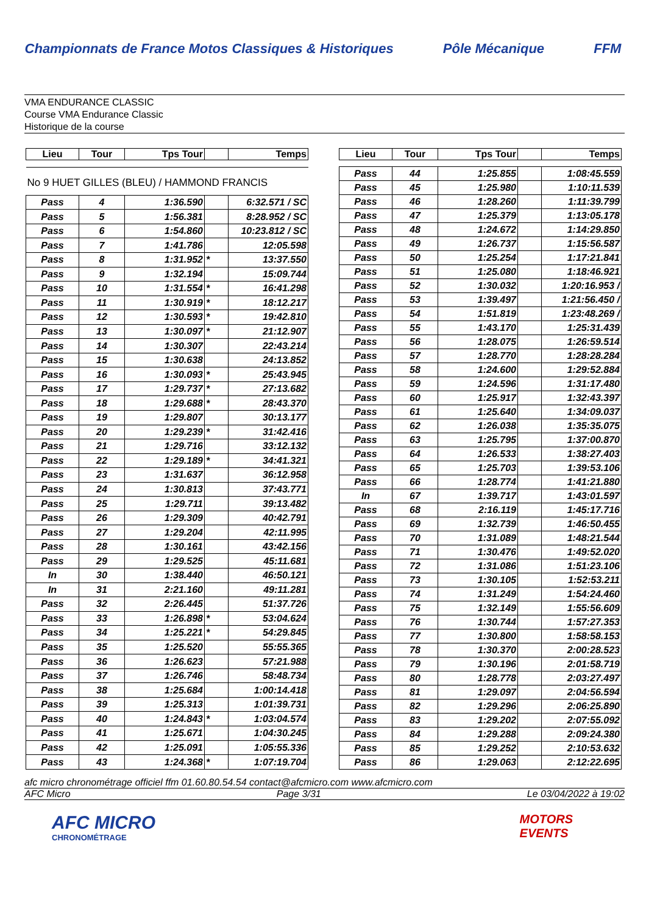Championnats de France Motos Classiques & Historiques
Pôle Mécanique FFM
VMA ENDURANCE CLASSIC
Course VMA Endurance Classic
Historique de la course
| Lieu | Tour | Tps Tour | | Temps |
| --- | --- | --- | --- | --- |
| No 9 HUET GILLES (BLEU) / HAMMOND FRANCIS | | | | |
| Pass | 4 | 1:36.590 | | 6:32.571 / SC |
| Pass | 5 | 1:56.381 | | 8:28.952 / SC |
| Pass | 6 | 1:54.860 | | 10:23.812 / SC |
| Pass | 7 | 1:41.786 | | 12:05.598 |
| Pass | 8 | 1:31.952 | * | 13:37.550 |
| Pass | 9 | 1:32.194 | | 15:09.744 |
| Pass | 10 | 1:31.554 | * | 16:41.298 |
| Pass | 11 | 1:30.919 | * | 18:12.217 |
| Pass | 12 | 1:30.593 | * | 19:42.810 |
| Pass | 13 | 1:30.097 | * | 21:12.907 |
| Pass | 14 | 1:30.307 | | 22:43.214 |
| Pass | 15 | 1:30.638 | | 24:13.852 |
| Pass | 16 | 1:30.093 | * | 25:43.945 |
| Pass | 17 | 1:29.737 | * | 27:13.682 |
| Pass | 18 | 1:29.688 | * | 28:43.370 |
| Pass | 19 | 1:29.807 | | 30:13.177 |
| Pass | 20 | 1:29.239 | * | 31:42.416 |
| Pass | 21 | 1:29.716 | | 33:12.132 |
| Pass | 22 | 1:29.189 | * | 34:41.321 |
| Pass | 23 | 1:31.637 | | 36:12.958 |
| Pass | 24 | 1:30.813 | | 37:43.771 |
| Pass | 25 | 1:29.711 | | 39:13.482 |
| Pass | 26 | 1:29.309 | | 40:42.791 |
| Pass | 27 | 1:29.204 | | 42:11.995 |
| Pass | 28 | 1:30.161 | | 43:42.156 |
| Pass | 29 | 1:29.525 | | 45:11.681 |
| In | 30 | 1:38.440 | | 46:50.121 |
| In | 31 | 2:21.160 | | 49:11.281 |
| Pass | 32 | 2:26.445 | | 51:37.726 |
| Pass | 33 | 1:26.898 | * | 53:04.624 |
| Pass | 34 | 1:25.221 | * | 54:29.845 |
| Pass | 35 | 1:25.520 | | 55:55.365 |
| Pass | 36 | 1:26.623 | | 57:21.988 |
| Pass | 37 | 1:26.746 | | 58:48.734 |
| Pass | 38 | 1:25.684 | | 1:00:14.418 |
| Pass | 39 | 1:25.313 | | 1:01:39.731 |
| Pass | 40 | 1:24.843 | * | 1:03:04.574 |
| Pass | 41 | 1:25.671 | | 1:04:30.245 |
| Pass | 42 | 1:25.091 | | 1:05:55.336 |
| Pass | 43 | 1:24.368 | * | 1:07:19.704 |
| Lieu | Tour | Tps Tour | | Temps |
| --- | --- | --- | --- | --- |
| Pass | 44 | 1:25.855 | | 1:08:45.559 |
| Pass | 45 | 1:25.980 | | 1:10:11.539 |
| Pass | 46 | 1:28.260 | | 1:11:39.799 |
| Pass | 47 | 1:25.379 | | 1:13:05.178 |
| Pass | 48 | 1:24.672 | | 1:14:29.850 |
| Pass | 49 | 1:26.737 | | 1:15:56.587 |
| Pass | 50 | 1:25.254 | | 1:17:21.841 |
| Pass | 51 | 1:25.080 | | 1:18:46.921 |
| Pass | 52 | 1:30.032 | | 1:20:16.953 / |
| Pass | 53 | 1:39.497 | | 1:21:56.450 / |
| Pass | 54 | 1:51.819 | | 1:23:48.269 / |
| Pass | 55 | 1:43.170 | | 1:25:31.439 |
| Pass | 56 | 1:28.075 | | 1:26:59.514 |
| Pass | 57 | 1:28.770 | | 1:28:28.284 |
| Pass | 58 | 1:24.600 | | 1:29:52.884 |
| Pass | 59 | 1:24.596 | | 1:31:17.480 |
| Pass | 60 | 1:25.917 | | 1:32:43.397 |
| Pass | 61 | 1:25.640 | | 1:34:09.037 |
| Pass | 62 | 1:26.038 | | 1:35:35.075 |
| Pass | 63 | 1:25.795 | | 1:37:00.870 |
| Pass | 64 | 1:26.533 | | 1:38:27.403 |
| Pass | 65 | 1:25.703 | | 1:39:53.106 |
| Pass | 66 | 1:28.774 | | 1:41:21.880 |
| In | 67 | 1:39.717 | | 1:43:01.597 |
| Pass | 68 | 2:16.119 | | 1:45:17.716 |
| Pass | 69 | 1:32.739 | | 1:46:50.455 |
| Pass | 70 | 1:31.089 | | 1:48:21.544 |
| Pass | 71 | 1:30.476 | | 1:49:52.020 |
| Pass | 72 | 1:31.086 | | 1:51:23.106 |
| Pass | 73 | 1:30.105 | | 1:52:53.211 |
| Pass | 74 | 1:31.249 | | 1:54:24.460 |
| Pass | 75 | 1:32.149 | | 1:55:56.609 |
| Pass | 76 | 1:30.744 | | 1:57:27.353 |
| Pass | 77 | 1:30.800 | | 1:58:58.153 |
| Pass | 78 | 1:30.370 | | 2:00:28.523 |
| Pass | 79 | 1:30.196 | | 2:01:58.719 |
| Pass | 80 | 1:28.778 | | 2:03:27.497 |
| Pass | 81 | 1:29.097 | | 2:04:56.594 |
| Pass | 82 | 1:29.296 | | 2:06:25.890 |
| Pass | 83 | 1:29.202 | | 2:07:55.092 |
| Pass | 84 | 1:29.288 | | 2:09:24.380 |
| Pass | 85 | 1:29.252 | | 2:10:53.632 |
| Pass | 86 | 1:29.063 | | 2:12:22.695 |
afc micro chronométrage officiel ffm 01.60.80.54.54 contact@afcmicro.com www.afcmicro.com
AFC Micro Page 3/31 Le 03/04/2022 à 19:02
AFC MICRO
CHRONOMÉTRAGE
MOTORS
EVENTS